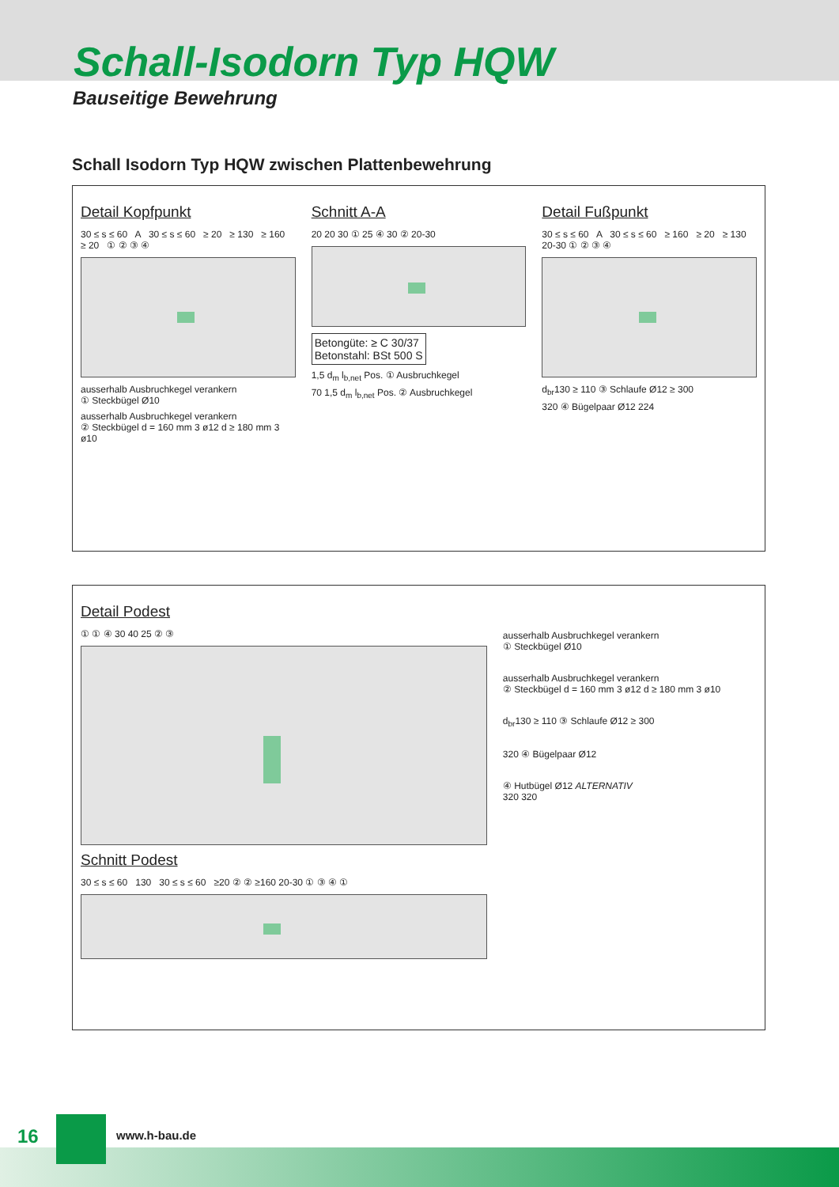Schall-Isodorn Typ HQW
Bauseitige Bewehrung
Schall Isodorn Typ HQW zwischen Plattenbewehrung
Detail Kopfpunkt
30 ≤ s ≤ 60 A 30 ≤ s ≤ 60 ≥ 20 ≥ 130 ≥ 160 ≥ 20 ① ② ③ ④
ausserhalb Ausbruchkegel verankern
① Steckbügel Ø10
ausserhalb Ausbruchkegel verankern
② Steckbügel d = 160 mm 3 ø12 d ≥ 180 mm 3 ø10
Schnitt A-A
20 20 30 ① 25 ④ 30 ② 20-30
Betongüte: ≥ C 30/37
Betonstahl: BSt 500 S
1,5 d<sub>m</sub> l<sub>b,net</sub> Pos. ① Ausbruchkegel
70 1,5 d<sub>m</sub> l<sub>b,net</sub> Pos. ② Ausbruchkegel
Detail Fußpunkt
30 ≤ s ≤ 60 A 30 ≤ s ≤ 60 ≥ 160 ≥ 20 ≥ 130 20-30 ① ② ③ ④
d<sub>br</sub>130 ≥ 110 ③ Schlaufe Ø12 ≥ 300
320 ④ Bügelpaar Ø12 224
Detail Podest
① ① ④ 30 40 25 ② ③
Schnitt Podest
30 ≤ s ≤ 60 130 30 ≤ s ≤ 60 ≥20 ② ② ≥160 20-30 ① ③ ④ ①
ausserhalb Ausbruchkegel verankern
① Steckbügel Ø10
ausserhalb Ausbruchkegel verankern
② Steckbügel d = 160 mm 3 ø12 d ≥ 180 mm 3 ø10
d<sub>br</sub>130 ≥ 110 ③ Schlaufe Ø12 ≥ 300
320 ④ Bügelpaar Ø12
④ Hutbügel Ø12 ALTERNATIV
320 320
16 www.h-bau.de